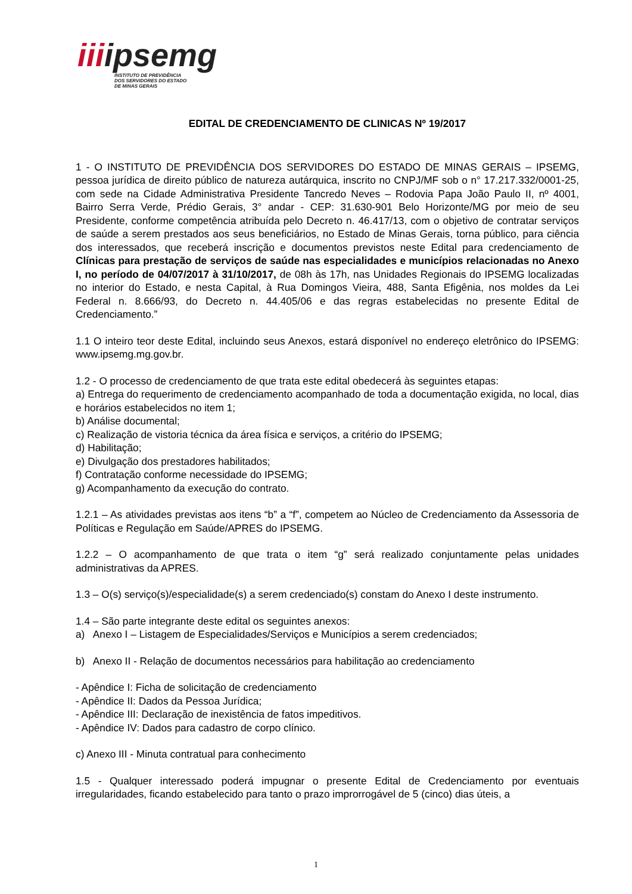iiiipsemg
INSTITUTO DE PREVIDÊNCIA
DOS SERVIDORES DO ESTADO
DE MINAS GERAIS
EDITAL DE CREDENCIAMENTO DE CLINICAS Nº 19/2017
1 - O INSTITUTO DE PREVIDÊNCIA DOS SERVIDORES DO ESTADO DE MINAS GERAIS – IPSEMG, pessoa jurídica de direito público de natureza autárquica, inscrito no CNPJ/MF sob o n° 17.217.332/0001-25, com sede na Cidade Administrativa Presidente Tancredo Neves – Rodovia Papa João Paulo II, nº 4001, Bairro Serra Verde, Prédio Gerais, 3° andar - CEP: 31.630-901 Belo Horizonte/MG por meio de seu Presidente, conforme competência atribuída pelo Decreto n. 46.417/13, com o objetivo de contratar serviços de saúde a serem prestados aos seus beneficiários, no Estado de Minas Gerais, torna público, para ciência dos interessados, que receberá inscrição e documentos previstos neste Edital para credenciamento de Clínicas para prestação de serviços de saúde nas especialidades e municípios relacionadas no Anexo I, no período de 04/07/2017 à 31/10/2017, de 08h às 17h, nas Unidades Regionais do IPSEMG localizadas no interior do Estado, e nesta Capital, à Rua Domingos Vieira, 488, Santa Efigênia, nos moldes da Lei Federal n. 8.666/93, do Decreto n. 44.405/06 e das regras estabelecidas no presente Edital de Credenciamento.”
1.1 O inteiro teor deste Edital, incluindo seus Anexos, estará disponível no endereço eletrônico do IPSEMG: www.ipsemg.mg.gov.br.
1.2 - O processo de credenciamento de que trata este edital obedecerá às seguintes etapas:
a) Entrega do requerimento de credenciamento acompanhado de toda a documentação exigida, no local, dias e horários estabelecidos no item 1;
b) Análise documental;
c) Realização de vistoria técnica da área física e serviços, a critério do IPSEMG;
d) Habilitação;
e) Divulgação dos prestadores habilitados;
f) Contratação conforme necessidade do IPSEMG;
g) Acompanhamento da execução do contrato.
1.2.1 – As atividades previstas aos itens “b” a “f”, competem ao Núcleo de Credenciamento da Assessoria de Políticas e Regulação em Saúde/APRES do IPSEMG.
1.2.2 – O acompanhamento de que trata o item “g” será realizado conjuntamente pelas unidades administrativas da APRES.
1.3 – O(s) serviço(s)/especialidade(s) a serem credenciado(s) constam do Anexo I deste instrumento.
1.4 – São parte integrante deste edital os seguintes anexos:
a) Anexo I – Listagem de Especialidades/Serviços e Municípios a serem credenciados;
b) Anexo II - Relação de documentos necessários para habilitação ao credenciamento
- Apêndice I: Ficha de solicitação de credenciamento
- Apêndice II: Dados da Pessoa Jurídica;
- Apêndice III: Declaração de inexistência de fatos impeditivos.
- Apêndice IV: Dados para cadastro de corpo clínico.
c) Anexo III - Minuta contratual para conhecimento
1.5 - Qualquer interessado poderá impugnar o presente Edital de Credenciamento por eventuais irregularidades, ficando estabelecido para tanto o prazo improrrogável de 5 (cinco) dias úteis, a
1